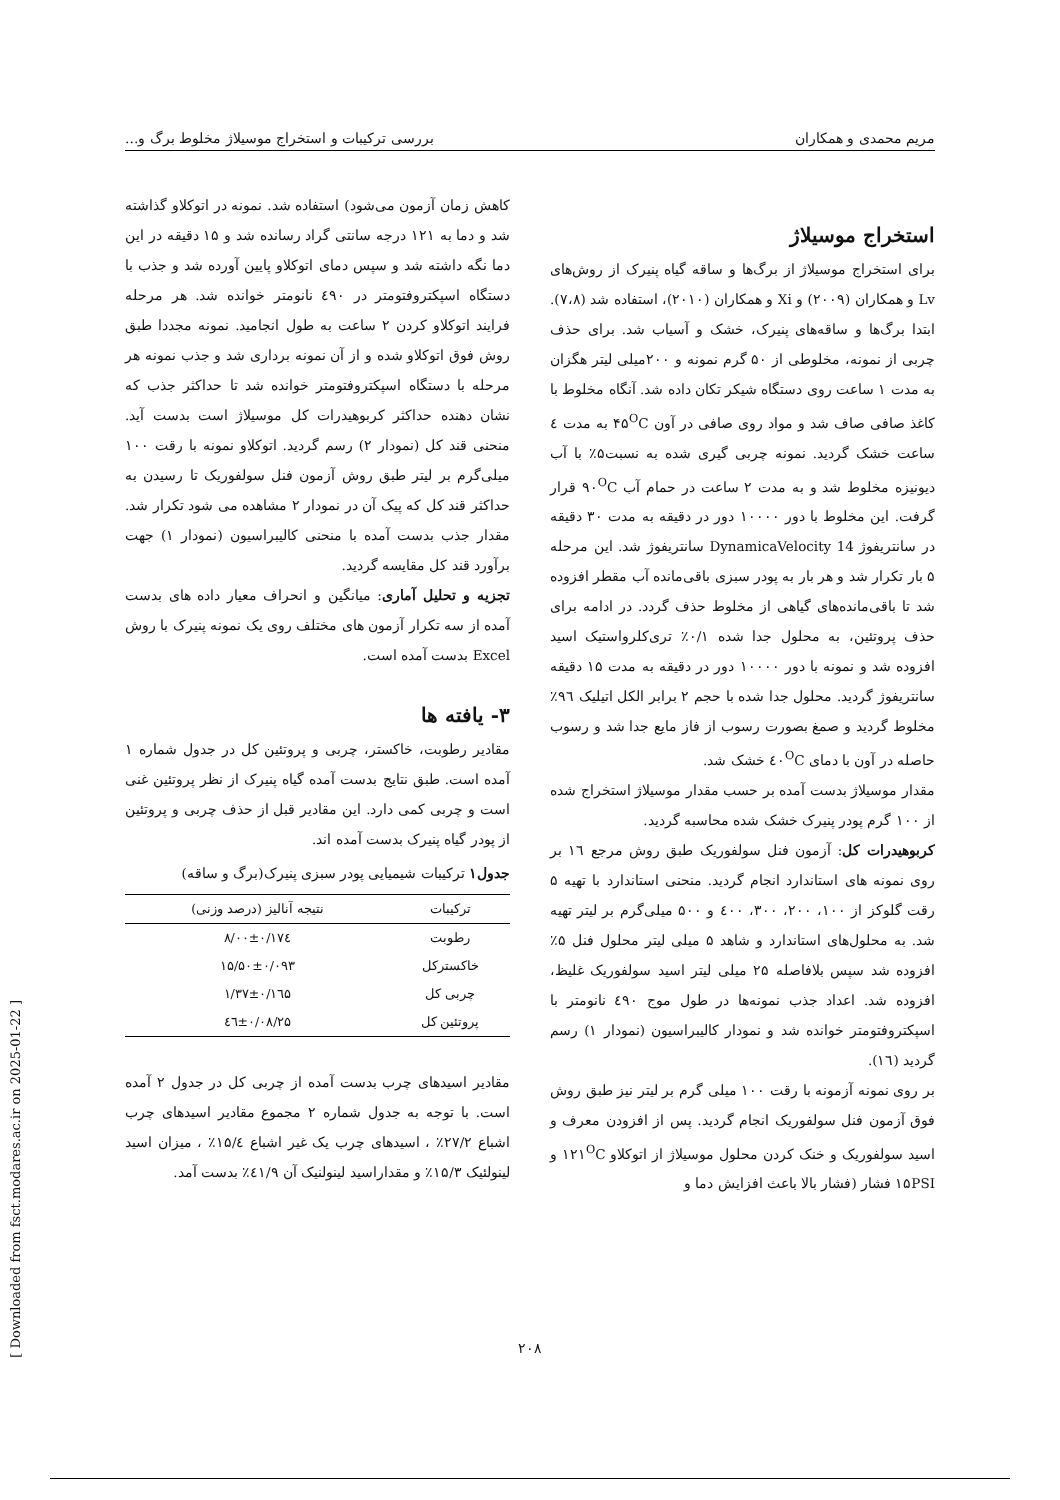مریم محمدی و همکاران بررسی ترکیبات و استخراج موسیلاژ مخلوط برگ و...
استخراج موسیلاژ
برای استخراج موسیلاژ از برگ‌ها و ساقه گیاه پنیرک از روش‌های Lv و همکاران (۲۰۰۹) و Xi و همکاران (۲۰۱۰)، استفاده شد (۷،۸). ابتدا برگ‌ها و ساقه‌های پنیرک، خشک و آسیاب شد. برای حذف چربی از نمونه، مخلوطی از ۵۰ گرم نمونه و ۲۰۰میلی لیتر هگزان به مدت ۱ ساعت روی دستگاه شیکر تکان داده شد. آنگاه مخلوط با کاغذ صافی صاف شد و مواد روی صافی در آون ۴۵<sup>O</sup>C به مدت ٤ ساعت خشک گردید. نمونه چربی گیری شده به نسبت۵٪ با آب دیونیزه مخلوط شد و به مدت ۲ ساعت در حمام آب ۹۰<sup>O</sup>C قرار گرفت. این مخلوط با دور ۱۰۰۰۰ دور در دقیقه به مدت ۳۰ دقیقه در سانتریفوژ DynamicaVelocity 14 سانتریفوژ شد. این مرحله ۵ بار تکرار شد و هر بار به پودر سبزی باقی‌مانده آب مقطر افزوده شد تا باقی‌مانده‌های گیاهی از مخلوط حذف گردد. در ادامه برای حذف پروتئین، به محلول جدا شده ۰/۱٪ تری‌کلرواستیک اسید افزوده شد و نمونه با دور ۱۰۰۰۰ دور در دقیقه به مدت ۱۵ دقیقه سانتریفوژ گردید. محلول جدا شده با حجم ۲ برابر الکل اتیلیک ۹٦٪ مخلوط گردید و صمغ بصورت رسوب از فاز مایع جدا شد و رسوب حاصله در آون با دمای ٤۰<sup>O</sup>C خشک شد.
مقدار موسیلاژ بدست آمده بر حسب مقدار موسیلاژ استخراج شده از ۱۰۰ گرم پودر پنیرک خشک شده محاسبه گردید.
کربوهیدرات کل: آزمون فنل سولفوریک طبق روش مرجع ۱٦ بر روی نمونه های استاندارد انجام گردید. منحنی استاندارد با تهیه ۵ رقت گلوکز از ۱۰۰، ۲۰۰، ۳۰۰، ٤۰۰ و ۵۰۰ میلی‌گرم بر لیتر تهیه شد. به محلول‌های استاندارد و شاهد ۵ میلی لیتر محلول فنل ۵٪ افزوده شد سپس بلافاصله ۲۵ میلی لیتر اسید سولفوریک غلیظ، افزوده شد. اعداد جذب نمونه‌ها در طول موج ٤۹۰ نانومتر با اسپکتروفتومتر خوانده شد و نمودار کالیبراسیون (نمودار ۱) رسم گردید (۱٦).
بر روی نمونه آزمونه با رقت ۱۰۰ میلی گرم بر لیتر نیز طبق روش فوق آزمون فنل سولفوریک انجام گردید. پس از افزودن معرف و اسید سولفوریک و خنک کردن محلول موسیلاژ از اتوکلاو ۱۲۱<sup>O</sup>C و ۱۵PSI فشار (فشار بالا باعث افزایش دما و
کاهش زمان آزمون می‌شود) استفاده شد. نمونه در اتوکلاو گذاشته شد و دما به ۱۲۱ درجه سانتی گراد رسانده شد و ۱۵ دقیقه در این دما نگه داشته شد و سپس دمای اتوکلاو پایین آورده شد و جذب با دستگاه اسپکتروفتومتر در ٤۹۰ نانومتر خوانده شد. هر مرحله فرایند اتوکلاو کردن ۲ ساعت به طول انجامید. نمونه مجددا طبق روش فوق اتوکلاو شده و از آن نمونه برداری شد و جذب نمونه هر مرحله با دستگاه اسپکتروفتومتر خوانده شد تا حداکثر جذب که نشان دهنده حداکثر کربوهیدرات کل موسیلاژ است بدست آید. منحنی قند کل (نمودار ۲) رسم گردید. اتوکلاو نمونه با رقت ۱۰۰ میلی‌گرم بر لیتر طبق روش آزمون فنل سولفوریک تا رسیدن به حداکثر قند کل که پیک آن در نمودار ۲ مشاهده می شود تکرار شد. مقدار جذب بدست آمده با منحنی کالیبراسیون (نمودار ۱) جهت برآورد قند کل مقایسه گردید.
تجزیه و تحلیل آماری: میانگین و انحراف معیار داده های بدست آمده از سه تکرار آزمون های مختلف روی یک نمونه پنیرک با روش Excel بدست آمده است.
۳- یافته ها
مقادیر رطوبت، خاکستر، چربی و پروتئین کل در جدول شماره ۱ آمده است. طبق نتایج بدست آمده گیاه پنیرک از نظر پروتئین غنی است و چربی کمی دارد. این مقادیر قبل از حذف چربی و پروتئین از پودر گیاه پنیرک بدست آمده اند.
جدول۱ ترکیبات شیمیایی پودر سبزی پنیرک(برگ و ساقه)
| ترکیبات | نتیجه آنالیز (درصد وزنی) |
| --- | --- |
| رطوبت | ۸/۰۰±۰/۱۷٤ |
| خاکسترکل | ۱۵/۵۰±۰/۰۹۳ |
| چربی کل | ۱/۳۷±۰/۱٦۵ |
| پروتئین کل | ۲۵/٤٦±۰/۰۸ |
مقادیر اسیدهای چرب بدست آمده از چربی کل در جدول ۲ آمده است. با توجه به جدول شماره ۲ مجموع مقادیر اسیدهای چرب اشباع ۲۷/۲٪ ، اسیدهای چرب یک غیر اشباع ۱۵/٤٪ ، میزان اسید لینولئیک ۱۵/۳٪ و مقداراسید لینولنیک آن ٤۱/۹٪ بدست آمد.
۲۰۸
[ Downloaded from fsct.modares.ac.ir on 2025-01-22 ]